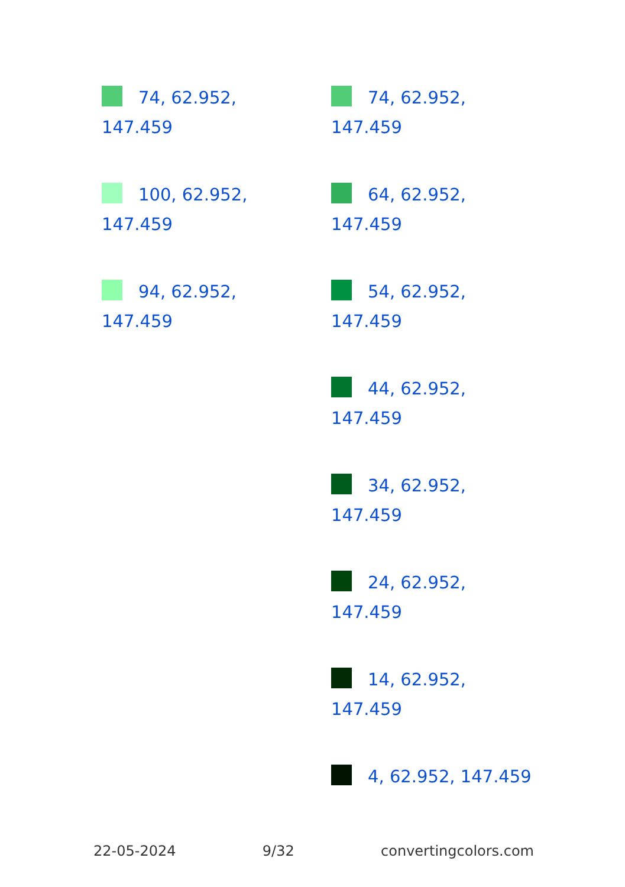74, 62.952, 147.459
100, 62.952, 147.459
94, 62.952, 147.459
74, 62.952, 147.459
64, 62.952, 147.459
54, 62.952, 147.459
44, 62.952, 147.459
34, 62.952, 147.459
24, 62.952, 147.459
14, 62.952, 147.459
4, 62.952, 147.459
22-05-2024 9/32 convertingcolors.com